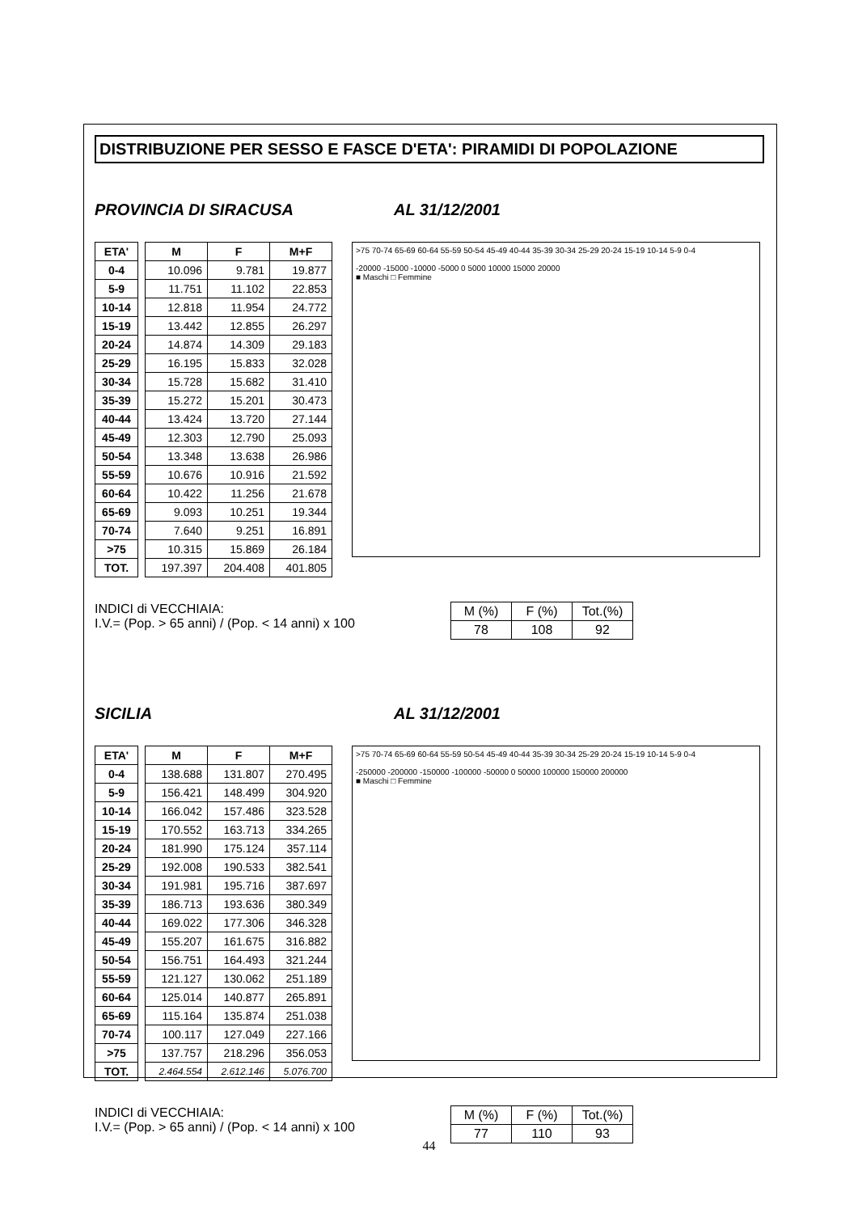DISTRIBUZIONE PER SESSO E FASCE D'ETA': PIRAMIDI DI POPOLAZIONE
PROVINCIA DI SIRACUSA AL 31/12/2001
| ETA' |
| --- |
| 0-4 |
| 5-9 |
| 10-14 |
| 15-19 |
| 20-24 |
| 25-29 |
| 30-34 |
| 35-39 |
| 40-44 |
| 45-49 |
| 50-54 |
| 55-59 |
| 60-64 |
| 65-69 |
| 70-74 |
| >75 |
| TOT. |
| M | F | M+F |
| --- | --- | --- |
| 10.096 | 9.781 | 19.877 |
| 11.751 | 11.102 | 22.853 |
| 12.818 | 11.954 | 24.772 |
| 13.442 | 12.855 | 26.297 |
| 14.874 | 14.309 | 29.183 |
| 16.195 | 15.833 | 32.028 |
| 15.728 | 15.682 | 31.410 |
| 15.272 | 15.201 | 30.473 |
| 13.424 | 13.720 | 27.144 |
| 12.303 | 12.790 | 25.093 |
| 13.348 | 13.638 | 26.986 |
| 10.676 | 10.916 | 21.592 |
| 10.422 | 11.256 | 21.678 |
| 9.093 | 10.251 | 19.344 |
| 7.640 | 9.251 | 16.891 |
| 10.315 | 15.869 | 26.184 |
| 197.397 | 204.408 | 401.805 |
>75 70-74 65-69 60-64 55-59 50-54 45-49 40-44 35-39 30-34 25-29 20-24 15-19 10-14 5-9 0-4
-20000 -15000 -10000 -5000 0 5000 10000 15000 20000
■ Maschi □ Femmine
INDICI di VECCHIAIA:
I.V.= (Pop. > 65 anni) / (Pop. < 14 anni) x 100
| M (%) | F (%) | Tot.(%) |
| 78 | 108 | 92 |
SICILIA AL 31/12/2001
| ETA' |
| --- |
| 0-4 |
| 5-9 |
| 10-14 |
| 15-19 |
| 20-24 |
| 25-29 |
| 30-34 |
| 35-39 |
| 40-44 |
| 45-49 |
| 50-54 |
| 55-59 |
| 60-64 |
| 65-69 |
| 70-74 |
| >75 |
| TOT. |
| M | F | M+F |
| --- | --- | --- |
| 138.688 | 131.807 | 270.495 |
| 156.421 | 148.499 | 304.920 |
| 166.042 | 157.486 | 323.528 |
| 170.552 | 163.713 | 334.265 |
| 181.990 | 175.124 | 357.114 |
| 192.008 | 190.533 | 382.541 |
| 191.981 | 195.716 | 387.697 |
| 186.713 | 193.636 | 380.349 |
| 169.022 | 177.306 | 346.328 |
| 155.207 | 161.675 | 316.882 |
| 156.751 | 164.493 | 321.244 |
| 121.127 | 130.062 | 251.189 |
| 125.014 | 140.877 | 265.891 |
| 115.164 | 135.874 | 251.038 |
| 100.117 | 127.049 | 227.166 |
| 137.757 | 218.296 | 356.053 |
| 2.464.554 | 2.612.146 | 5.076.700 |
>75 70-74 65-69 60-64 55-59 50-54 45-49 40-44 35-39 30-34 25-29 20-24 15-19 10-14 5-9 0-4
-250000 -200000 -150000 -100000 -50000 0 50000 100000 150000 200000
■ Maschi □ Femmine
INDICI di VECCHIAIA:
I.V.= (Pop. > 65 anni) / (Pop. < 14 anni) x 100
| M (%) | F (%) | Tot.(%) |
| 77 | 110 | 93 |
44